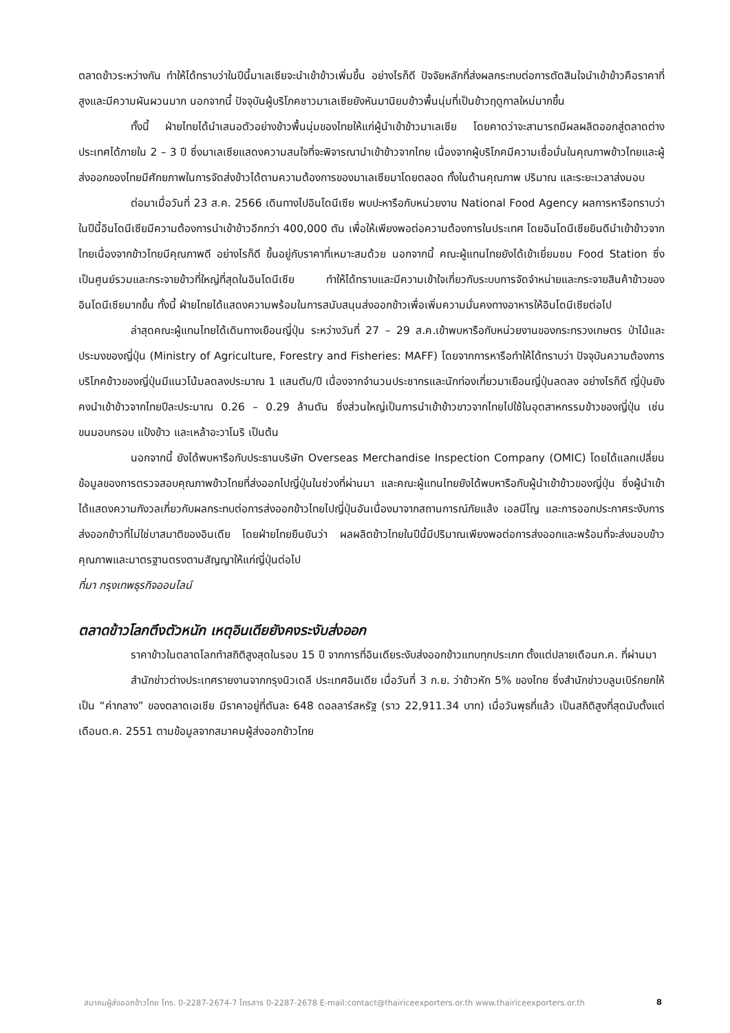ตลาดข้าวระหว่างกัน ทำให้ได้ทราบว่าในปีนี้มาเลเซียจะนำเข้าข้าวเพิ่มขึ้น อย่างไรก็ดี ปัจจัยหลักที่ส่งผลกระทบต่อการตัดสินใจนำเข้าข้าวคือราคาที่สูงและมีความผันผวนมาก นอกจากนี้ ปัจจุบันผู้บริโภคชาวมาเลเซียยังหันมานิยมข้าวพื้นนุ่มที่เป็นข้าวฤดูกาลใหม่มากขึ้น
ทั้งนี้ ฝ่ายไทยได้นำเสนอตัวอย่างข้าวพื้นนุ่มของไทยให้แก่ผู้นำเข้าข้าวมาเลเซีย โดยคาดว่าจะสามารถมีผลผลิตออกสู่ตลาดต่างประเทศได้ภายใน 2 – 3 ปี ซึ่งมาเลเซียแสดงความสนใจที่จะพิจารณานำเข้าข้าวจากไทย เนื่องจากผู้บริโภคมีความเชื่อมั่นในคุณภาพข้าวไทยและผู้ส่งออกของไทยมีศักยภาพในการจัดส่งข้าวได้ตามความต้องการของมาเลเซียมาโดยตลอด ทั้งในด้านคุณภาพ ปริมาณ และระยะเวลาส่งมอบ
ต่อมาเมื่อวันที่ 23 ส.ค. 2566 เดินทางไปอินโดนีเซีย พบปะหารือกับหน่วยงาน National Food Agency ผลการหารือทราบว่าในปีนี้อินโดนีเซียมีความต้องการนำเข้าข้าวอีกกว่า 400,000 ตัน เพื่อให้เพียงพอต่อความต้องการในประเทศ โดยอินโดนีเซียยินดีนำเข้าข้าวจากไทยเนื่องจากข้าวไทยมีคุณภาพดี อย่างไรก็ดี ขึ้นอยู่กับราคาที่เหมาะสมด้วย นอกจากนี้ คณะผู้แทนไทยยังได้เข้าเยี่ยมชม Food Station ซึ่งเป็นศูนย์รวมและกระจายข้าวที่ใหญ่ที่สุดในอินโดนีเซีย ทำให้ได้ทราบและมีความเข้าใจเกี่ยวกับระบบการจัดจำหน่ายและกระจายสินค้าข้าวของอินโดนีเซียมากขึ้น ทั้งนี้ ฝ่ายไทยได้แสดงความพร้อมในการสนับสนุนส่งออกข้าวเพื่อเพิ่มความมั่นคงทางอาหารให้อินโดนีเซียต่อไป
ล่าสุดคณะผู้แทนไทยได้เดินทางเยือนญี่ปุ่น ระหว่างวันที่ 27 – 29 ส.ค.เข้าพบหารือกับหน่วยงานของกระทรวงเกษตร ป่าไม้และประมงของญี่ปุ่น (Ministry of Agriculture, Forestry and Fisheries: MAFF) โดยจากการหารือทำให้ได้ทราบว่า ปัจจุบันความต้องการบริโภคข้าวของญี่ปุ่นมีแนวโน้มลดลงประมาณ 1 แสนตัน/ปี เนื่องจากจำนวนประชากรและนักท่องเที่ยวมาเยือนญี่ปุ่นลดลง อย่างไรก็ดี ญี่ปุ่นยังคงนำเข้าข้าวจากไทยปีละประมาณ 0.26 – 0.29 ล้านตัน ซึ่งส่วนใหญ่เป็นการนำเข้าข้าวขาวจากไทยไปใช้ในอุตสาหกรรมข้าวของญี่ปุ่น เช่น ขนมอบกรอบ แป้งข้าว และเหล้าอะวาโมริ เป็นต้น
นอกจากนี้ ยังได้พบหารือกับประธานบริษัท Overseas Merchandise Inspection Company (OMIC) โดยได้แลกเปลี่ยนข้อมูลของการตรวจสอบคุณภาพข้าวไทยที่ส่งออกไปญี่ปุ่นในช่วงที่ผ่านมา และคณะผู้แทนไทยยังได้พบหารือกับผู้นำเข้าข้าวของญี่ปุ่น ซึ่งผู้นำเข้าได้แสดงความกังวลเกี่ยวกับผลกระทบต่อการส่งออกข้าวไทยไปญี่ปุ่นอันเนื่องมาจากสถานการณ์ภัยแล้ง เอลนีโญ และการออกประกาศระงับการส่งออกข้าวที่ไม่ใช่บาสมาติของอินเดีย โดยฝ่ายไทยยืนยันว่า ผลผลิตข้าวไทยในปีนี้มีปริมาณเพียงพอต่อการส่งออกและพร้อมที่จะส่งมอบข้าวคุณภาพและมาตรฐานตรงตามสัญญาให้แก่ญี่ปุ่นต่อไป
ที่มา กรุงเทพธุรกิจออนไลน์
ตลาดข้าวโลกตึงตัวหนัก เหตุอินเดียยังคงระงับส่งออก
ราคาข้าวในตลาดโลกทำสถิติสูงสุดในรอบ 15 ปี จากการที่อินเดียระงับส่งออกข้าวแทบทุกประเภท ตั้งแต่ปลายเดือนก.ค. ที่ผ่านมา
สำนักข่าวต่างประเทศรายงานจากกรุงนิวเดลี ประเทศอินเดีย เมื่อวันที่ 3 ก.ย. ว่าข้าวหัก 5% ของไทย ซึ่งสำนักข่าวบลูมเบิร์กยกให้เป็น “ค่ากลาง” ของตลาดเอเชีย มีราคาอยู่ที่ตันละ 648 ดอลลาร์สหรัฐ (ราว 22,911.34 บาท) เมื่อวันพุธที่แล้ว เป็นสถิติสูงที่สุดนับตั้งแต่เดือนต.ค. 2551 ตามข้อมูลจากสมาคมผู้ส่งออกข้าวไทย
สมาคมผู้ส่งออกข้าวไทย โทร. 0-2287-2674-7 โทรสาร 0-2287-2678 E-mail:contact@thairiceexporters.or.th www.thairiceexporters.or.th 8